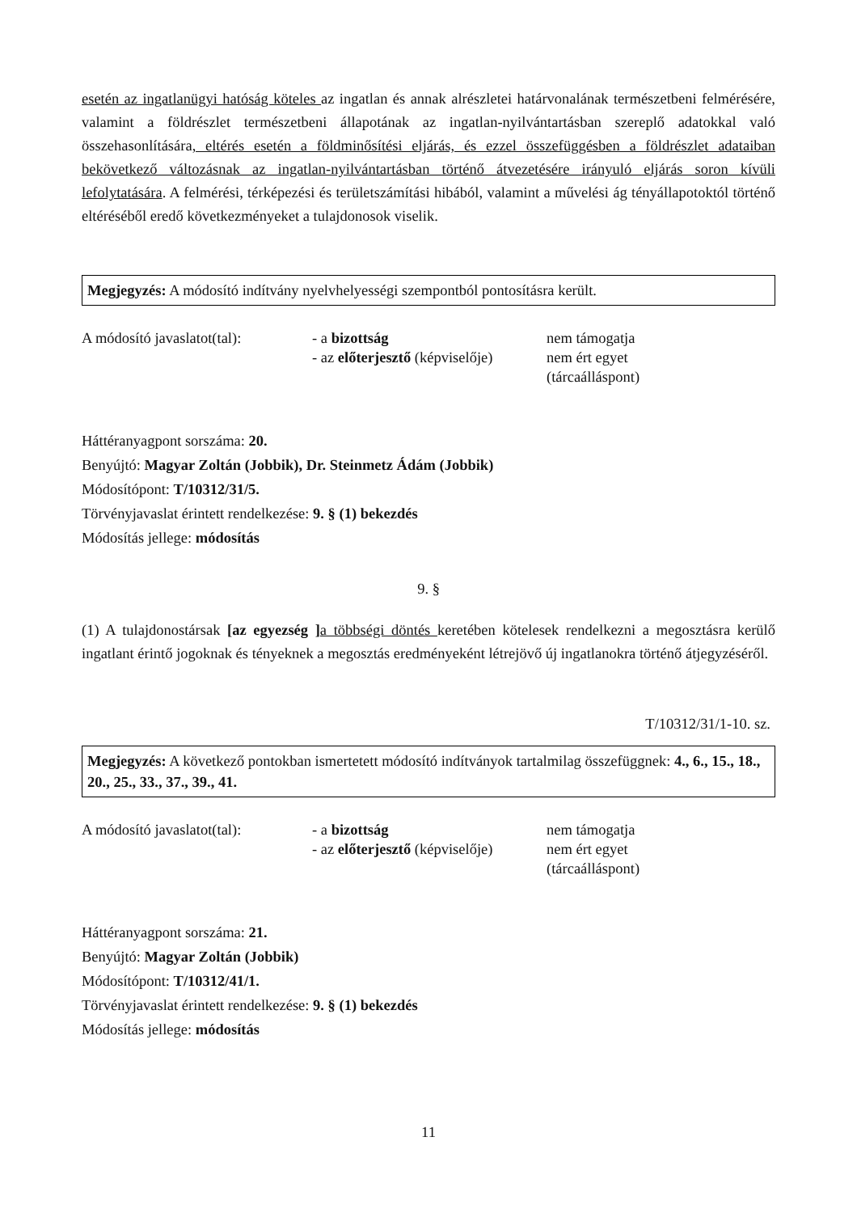esetén az ingatlanügyi hatóság köteles az ingatlan és annak alrészletei határvonalának természetbeni felmérésére, valamint a földrészlet természetbeni állapotának az ingatlan-nyilvántartásban szereplő adatokkal való összehasonlítására, eltérés esetén a földminősítési eljárás, és ezzel összefüggésben a földrészlet adataiban bekövetkező változásnak az ingatlan-nyilvántartásban történő átvezetésére irányuló eljárás soron kívüli lefolytatására. A felmérési, térképezési és területszámítási hibából, valamint a művelési ág tényállapotoktól történő eltéréséből eredő következményeket a tulajdonosok viselik.
Megjegyzés: A módosító indítvány nyelvhelyességi szempontból pontosításra került.
| A módosító javaslatot(tal): | - a bizottság | nem támogatja |
| | - az előterjesztő (képviselője) | nem ért egyet |
| | | (tárcaálláspont) |
Háttéranyagpont sorszáma: 20.
Benyújtó: Magyar Zoltán (Jobbik), Dr. Steinmetz Ádám (Jobbik)
Módosítópont: T/10312/31/5.
Törvényjavaslat érintett rendelkezése: 9. § (1) bekezdés
Módosítás jellege: módosítás
9. §
(1) A tulajdonostársak [az egyezség ] a többségi döntés keretében kötelesek rendelkezni a megosztásra kerülő ingatlant érintő jogoknak és tényeknek a megosztás eredményeként létrejövő új ingatlanokra történő átjegyzéséről.
T/10312/31/1-10. sz.
Megjegyzés: A következő pontokban ismertetett módosító indítványok tartalmilag összefüggnek: 4., 6., 15., 18., 20., 25., 33., 37., 39., 41.
| A módosító javaslatot(tal): | - a bizottság | nem támogatja |
| | - az előterjesztő (képviselője) | nem ért egyet |
| | | (tárcaálláspont) |
Háttéranyagpont sorszáma: 21.
Benyújtó: Magyar Zoltán (Jobbik)
Módosítópont: T/10312/41/1.
Törvényjavaslat érintett rendelkezése: 9. § (1) bekezdés
Módosítás jellege: módosítás
11